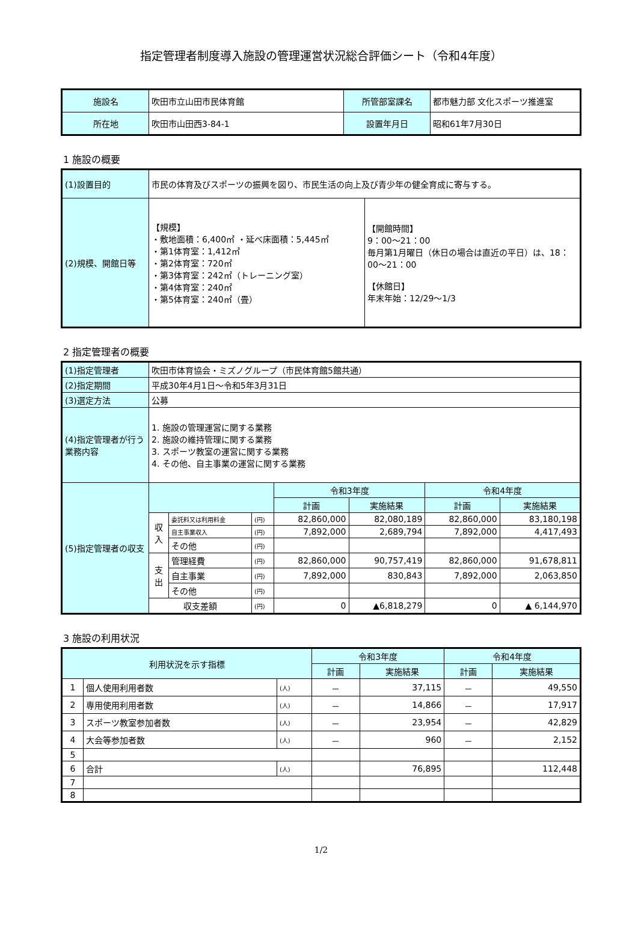指定管理者制度導入施設の管理運営状況総合評価シート（令和4年度）
| 施設名 | 吹田市立山田市民体育館 | 所管部室課名 | 都市魅力部 文化スポーツ推進室 |
| 所在地 | 吹田市山田西3-84-1 | 設置年月日 | 昭和61年7月30日 |
1 施設の概要
| (1)設置目的 | 市民の体育及びスポーツの振興を図り、市民生活の向上及び青少年の健全育成に寄与する。 | |
| (2)規模、開館日等 | 【規模】 ・敷地面積：6,400㎡ ・延べ床面積：5,445㎡ ・第1体育室：1,412㎡ ・第2体育室：720㎡ ・第3体育室：242㎡（トレーニング室） ・第4体育室：240㎡ ・第5体育室：240㎡（畳） | 【開館時間】 9：00～21：00 毎月第1月曜日（休日の場合は直近の平日）は、18：00～21：00 【休館日】 年末年始：12/29～1/3 |
2 指定管理者の概要
| (1)指定管理者 | 吹田市体育協会・ミズノグループ（市民体育館5館共通） | | | | | | |
| (2)指定期間 | 平成30年4月1日～令和5年3月31日 | | | | | | |
| (3)選定方法 | 公募 | | | | | | |
| (4)指定管理者が行う業務内容 | 1. 施設の管理運営に関する業務 2. 施設の維持管理に関する業務 3. スポーツ教室の運営に関する業務 4. その他、自主事業の運営に関する業務 | | | | | | |
| (5)指定管理者の収支 | | | | 令和3年度 | | 令和4年度 | |
| | | | | 計画 | 実施結果 | 計画 | 実施結果 |
| | 収入 | 委託料又は利用料金 | (円) | 82,860,000 | 82,080,189 | 82,860,000 | 83,180,198 |
| | | 自主事業収入 | (円) | 7,892,000 | 2,689,794 | 7,892,000 | 4,417,493 |
| | | その他 | (円) | | | | |
| | 支出 | 管理経費 | (円) | 82,860,000 | 90,757,419 | 82,860,000 | 91,678,811 |
| | | 自主事業 | (円) | 7,892,000 | 830,843 | 7,892,000 | 2,063,850 |
| | | その他 | (円) | | | | |
| | 収支差額 | | (円) | 0 | ▲6,818,279 | 0 | ▲ 6,144,970 |
3 施設の利用状況
| 利用状況を示す指標 | | | 令和3年度 | | 令和4年度 | |
| | | | 計画 | 実施結果 | 計画 | 実施結果 |
| 1 | 個人使用利用者数 | (人) | － | 37,115 | － | 49,550 |
| 2 | 専用使用利用者数 | (人) | － | 14,866 | － | 17,917 |
| 3 | スポーツ教室参加者数 | (人) | － | 23,954 | － | 42,829 |
| 4 | 大会等参加者数 | (人) | － | 960 | － | 2,152 |
| 5 | | | | | | |
| 6 | 合計 | (人) | | 76,895 | | 112,448 |
| 7 | | | | | | |
| 8 | | | | | | |
1/2